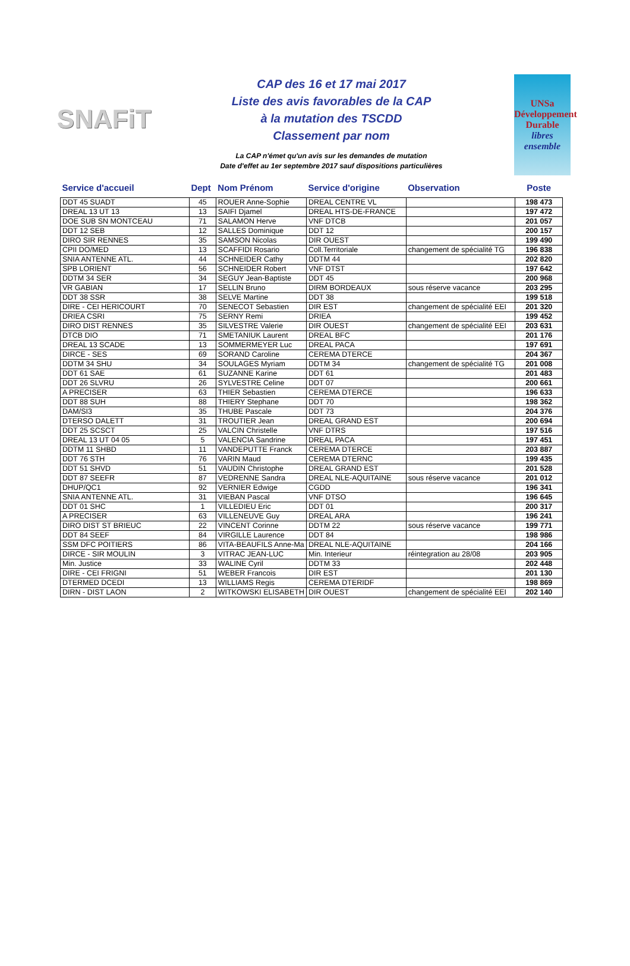SNAFiT
CAP des 16 et 17 mai 2017
Liste des avis favorables de la CAP
à la mutation des TSCDD
Classement par nom
La CAP n'émet qu'un avis sur les demandes de mutation
Date d'effet au 1er septembre 2017 sauf dispositions particulières
UNSa
Développement
Durable
libres ensemble
| Service d'accueil | Dept | Nom Prénom | Service d'origine | Observation | Poste |
| --- | --- | --- | --- | --- | --- |
| DDT 45 SUADT | 45 | ROUER Anne-Sophie | DREAL CENTRE VL | | 198 473 |
| DREAL 13 UT 13 | 13 | SAIFI Djamel | DREAL HTS-DE-FRANCE | | 197 472 |
| DOE SUB SN MONTCEAU | 71 | SALAMON Herve | VNF DTCB | | 201 057 |
| DDT 12 SEB | 12 | SALLES Dominique | DDT 12 | | 200 157 |
| DIRO SIR RENNES | 35 | SAMSON Nicolas | DIR OUEST | | 199 490 |
| CPII DO/MED | 13 | SCAFFIDI Rosario | Coll.Territoriale | changement de spécialité TG | 196 838 |
| SNIA ANTENNE ATL. | 44 | SCHNEIDER Cathy | DDTM 44 | | 202 820 |
| SPB LORIENT | 56 | SCHNEIDER Robert | VNF DTST | | 197 642 |
| DDTM 34 SER | 34 | SEGUY Jean-Baptiste | DDT 45 | | 200 968 |
| VR GABIAN | 17 | SELLIN Bruno | DIRM BORDEAUX | sous réserve vacance | 203 295 |
| DDT 38 SSR | 38 | SELVE Martine | DDT 38 | | 199 518 |
| DIRE - CEI HERICOURT | 70 | SENECOT Sebastien | DIR EST | changement de spécialité EEI | 201 320 |
| DRIEA CSRI | 75 | SERNY Remi | DRIEA | | 199 452 |
| DIRO DIST RENNES | 35 | SILVESTRE Valerie | DIR OUEST | changement de spécialité EEI | 203 631 |
| DTCB DIO | 71 | SMETANIUK Laurent | DREAL BFC | | 201 176 |
| DREAL 13 SCADE | 13 | SOMMERMEYER Luc | DREAL PACA | | 197 691 |
| DIRCE - SES | 69 | SORAND Caroline | CEREMA DTERCE | | 204 367 |
| DDTM 34 SHU | 34 | SOULAGES Myriam | DDTM 34 | changement de spécialité TG | 201 008 |
| DDT 61 SAE | 61 | SUZANNE Karine | DDT 61 | | 201 483 |
| DDT 26 SLVRU | 26 | SYLVESTRE Celine | DDT 07 | | 200 661 |
| A PRECISER | 63 | THIER Sebastien | CEREMA DTERCE | | 196 633 |
| DDT 88 SUH | 88 | THIERY Stephane | DDT 70 | | 198 362 |
| DAM/SI3 | 35 | THUBE Pascale | DDT 73 | | 204 376 |
| DTERSO DALETT | 31 | TROUTIER Jean | DREAL GRAND EST | | 200 694 |
| DDT 25 SCSCT | 25 | VALCIN Christelle | VNF DTRS | | 197 516 |
| DREAL 13 UT 04 05 | 5 | VALENCIA Sandrine | DREAL PACA | | 197 451 |
| DDTM 11 SHBD | 11 | VANDEPUTTE Franck | CEREMA DTERCE | | 203 887 |
| DDT 76 STH | 76 | VARIN Maud | CEREMA DTERNC | | 199 435 |
| DDT 51 SHVD | 51 | VAUDIN Christophe | DREAL GRAND EST | | 201 528 |
| DDT 87 SEEFR | 87 | VEDRENNE Sandra | DREAL NLE-AQUITAINE | sous réserve vacance | 201 012 |
| DHUP/QC1 | 92 | VERNIER Edwige | CGDD | | 196 341 |
| SNIA ANTENNE ATL. | 31 | VIEBAN Pascal | VNF DTSO | | 196 645 |
| DDT 01 SHC | 1 | VILLEDIEU Eric | DDT 01 | | 200 317 |
| A PRECISER | 63 | VILLENEUVE Guy | DREAL ARA | | 196 241 |
| DIRO DIST ST BRIEUC | 22 | VINCENT Corinne | DDTM 22 | sous réserve vacance | 199 771 |
| DDT 84 SEEF | 84 | VIRGILLE Laurence | DDT 84 | | 198 986 |
| SSM DFC POITIERS | 86 | VITA-BEAUFILS Anne-Ma | DREAL NLE-AQUITAINE | | 204 166 |
| DIRCE - SIR MOULIN | 3 | VITRAC JEAN-LUC | Min. Interieur | réintegration au 28/08 | 203 905 |
| Min. Justice | 33 | WALINE Cyril | DDTM 33 | | 202 448 |
| DIRE - CEI FRIGNI | 51 | WEBER Francois | DIR EST | | 201 130 |
| DTERMED DCEDI | 13 | WILLIAMS Regis | CEREMA DTERIDF | | 198 869 |
| DIRN - DIST LAON | 2 | WITKOWSKI ELISABETH | DIR OUEST | changement de spécialité EEI | 202 140 |